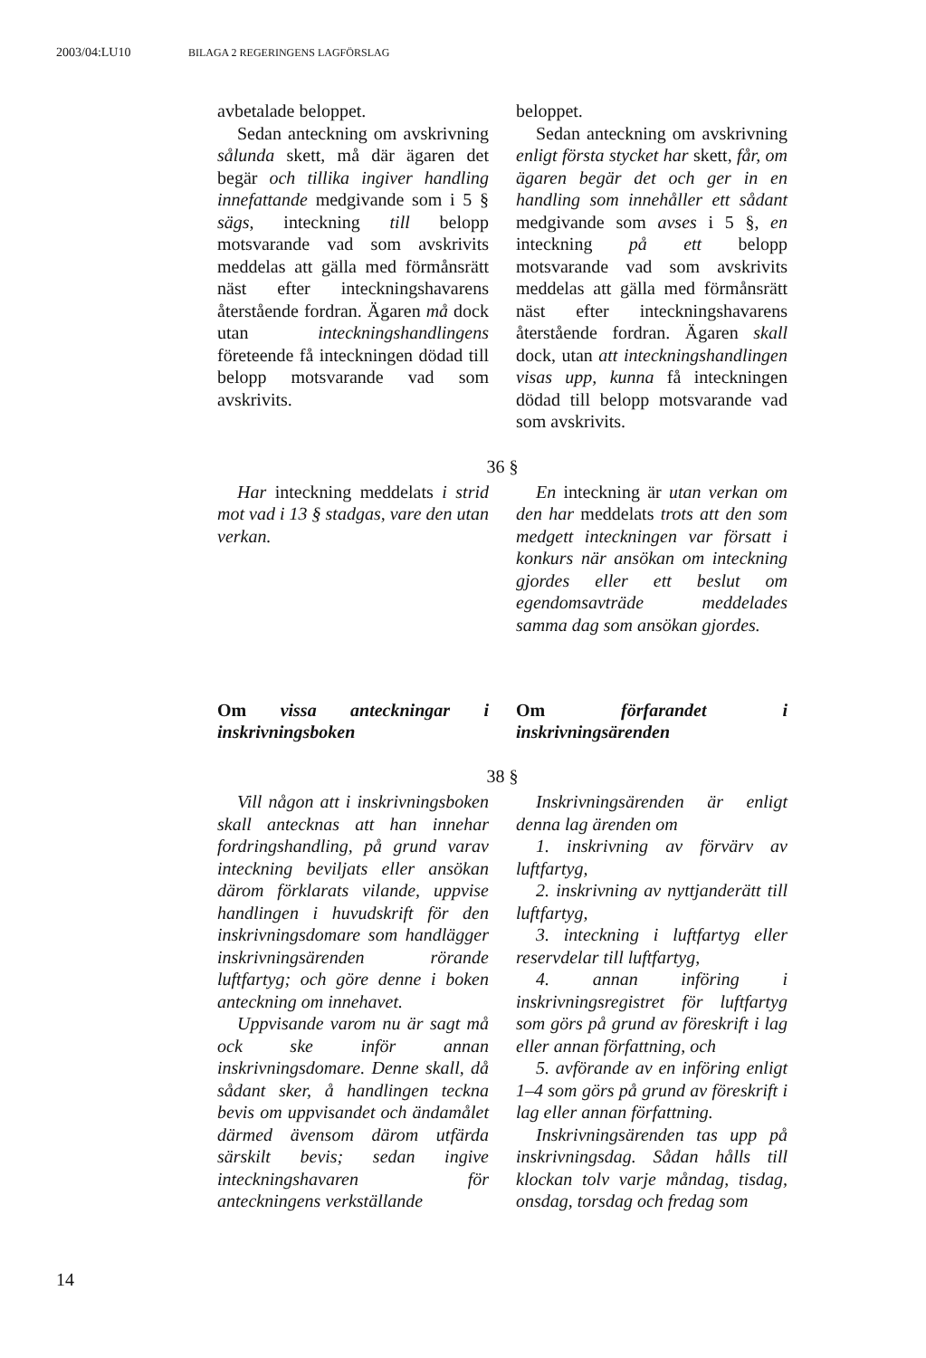2003/04:LU10 BILAGA 2 REGERINGENS LAGFÖRSLAG
avbetalade beloppet.
Sedan anteckning om avskrivning sålunda skett, må där ägaren det begär och tillika ingiver handling innefattande medgivande som i 5 § sägs, inteckning till belopp motsvarande vad som avskrivits meddelas att gälla med förmånsrätt näst efter inteckningshavarens återstående fordran. Ägaren må dock utan inteckningshandlingens företeende få inteckningen dödad till belopp motsvarande vad som avskrivits.
beloppet.
Sedan anteckning om avskrivning enligt första stycket har skett, får, om ägaren begär det och ger in en handling som innehåller ett sådant medgivande som avses i 5 §, en inteckning på ett belopp motsvarande vad som avskrivits meddelas att gälla med förmånsrätt näst efter inteckningshavarens återstående fordran. Ägaren skall dock, utan att inteckningshandlingen visas upp, kunna få inteckningen dödad till belopp motsvarande vad som avskrivits.
36 §
Har inteckning meddelats i strid mot vad i 13 § stadgas, vare den utan verkan.
En inteckning är utan verkan om den har meddelats trots att den som medgett inteckningen var försatt i konkurs när ansökan om inteckning gjordes eller ett beslut om egendomsavträde meddelades samma dag som ansökan gjordes.
Om vissa anteckningar i inskrivningsboken
Om förfarandet i inskrivningsärenden
38 §
Vill någon att i inskrivningsboken skall antecknas att han innehar fordringshandling, på grund varav inteckning beviljats eller ansökan därom förklarats vilande, uppvise handlingen i huvudskrift för den inskrivningsdomare som handlägger inskrivningsärenden rörande luftfartyg; och göre denne i boken anteckning om innehavet.
Uppvisande varom nu är sagt må ock ske inför annan inskrivningsdomare. Denne skall, då sådant sker, å handlingen teckna bevis om uppvisandet och ändamålet därmed ävensom därom utfärda särskilt bevis; sedan ingive inteckningshavaren för anteckningens verkställande
Inskrivningsärenden är enligt denna lag ärenden om
1. inskrivning av förvärv av luftfartyg,
2. inskrivning av nyttjanderätt till luftfartyg,
3. inteckning i luftfartyg eller reservdelar till luftfartyg,
4. annan införing i inskrivningsregistret för luftfartyg som görs på grund av föreskrift i lag eller annan författning, och
5. avförande av en införing enligt 1–4 som görs på grund av föreskrift i lag eller annan författning.
Inskrivningsärenden tas upp på inskrivningsdag. Sådan hålls till klockan tolv varje måndag, tisdag, onsdag, torsdag och fredag som
14